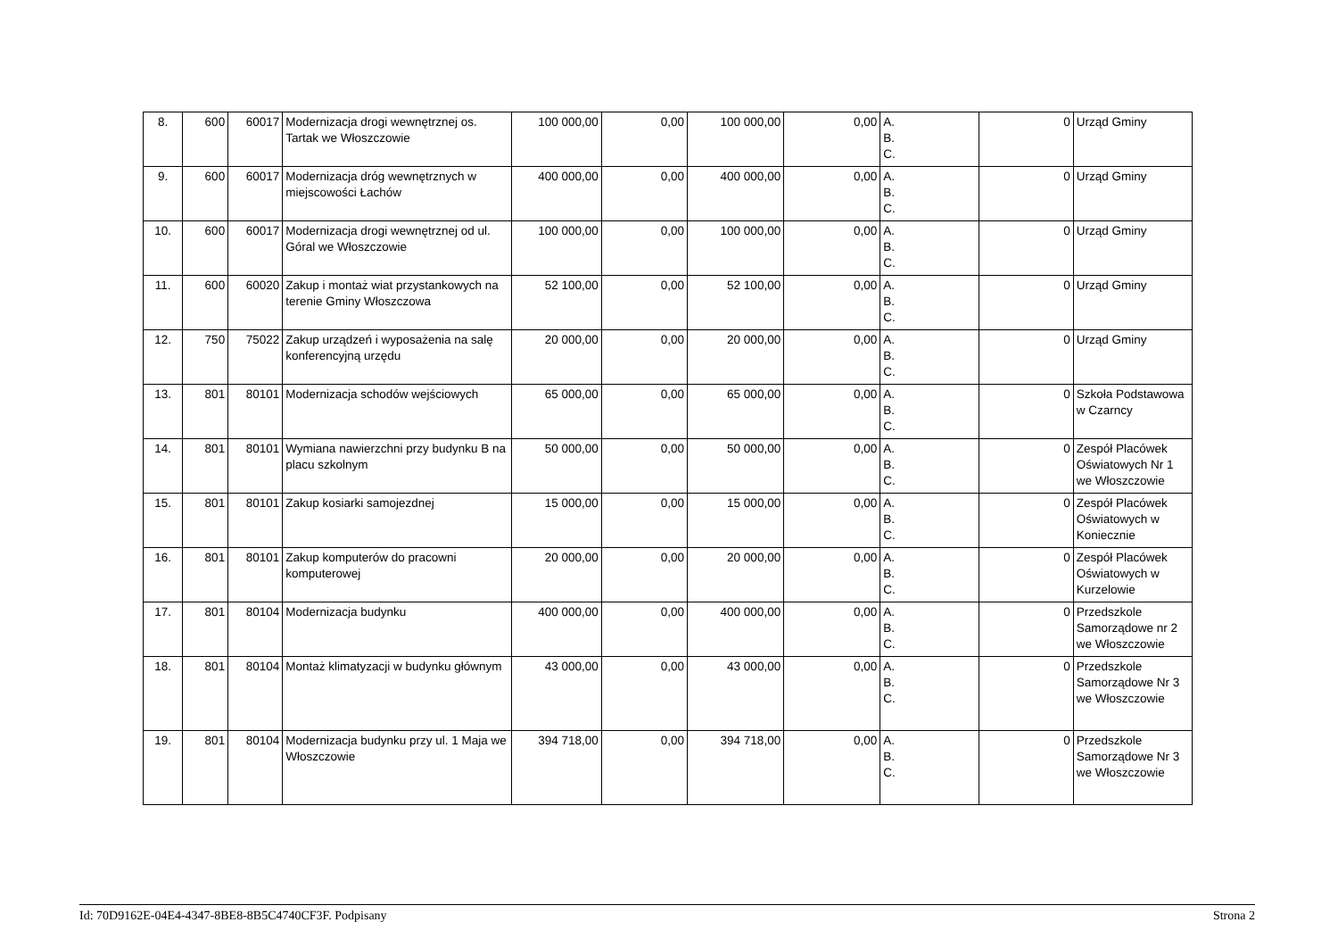| 8. | 600 | 60017 | Modernizacja drogi wewnętrznej os. Tartak we Włoszczowie | 100 000,00 | 0,00 | 100 000,00 | 0,00 | A. B. C. | 0 | Urząd Gminy |
| 9. | 600 | 60017 | Modernizacja dróg wewnętrznych w miejscowości Łachów | 400 000,00 | 0,00 | 400 000,00 | 0,00 | A. B. C. | 0 | Urząd Gminy |
| 10. | 600 | 60017 | Modernizacja drogi wewnętrznej od ul. Góral we Włoszczowie | 100 000,00 | 0,00 | 100 000,00 | 0,00 | A. B. C. | 0 | Urząd Gminy |
| 11. | 600 | 60020 | Zakup i montaż wiat przystankowych na terenie Gminy Włoszczowa | 52 100,00 | 0,00 | 52 100,00 | 0,00 | A. B. C. | 0 | Urząd Gminy |
| 12. | 750 | 75022 | Zakup urządzeń i wyposażenia na salę konferencyjną urzędu | 20 000,00 | 0,00 | 20 000,00 | 0,00 | A. B. C. | 0 | Urząd Gminy |
| 13. | 801 | 80101 | Modernizacja schodów wejściowych | 65 000,00 | 0,00 | 65 000,00 | 0,00 | A. B. C. | 0 | Szkoła Podstawowa w Czarncy |
| 14. | 801 | 80101 | Wymiana nawierzchni przy budynku B na placu szkolnym | 50 000,00 | 0,00 | 50 000,00 | 0,00 | A. B. C. | 0 | Zespół Placówek Oświatowych Nr 1 we Włoszczowie |
| 15. | 801 | 80101 | Zakup kosiarki samojezdnej | 15 000,00 | 0,00 | 15 000,00 | 0,00 | A. B. C. | 0 | Zespół Placówek Oświatowych w Koniecznie |
| 16. | 801 | 80101 | Zakup komputerów do pracowni komputerowej | 20 000,00 | 0,00 | 20 000,00 | 0,00 | A. B. C. | 0 | Zespół Placówek Oświatowych w Kurzelowie |
| 17. | 801 | 80104 | Modernizacja budynku | 400 000,00 | 0,00 | 400 000,00 | 0,00 | A. B. C. | 0 | Przedszkole Samorządowe nr 2 we Włoszczowie |
| 18. | 801 | 80104 | Montaż klimatyzacji w budynku głównym | 43 000,00 | 0,00 | 43 000,00 | 0,00 | A. B. C. | 0 | Przedszkole Samorządowe Nr 3 we Włoszczowie |
| 19. | 801 | 80104 | Modernizacja budynku przy ul. 1 Maja we Włoszczowie | 394 718,00 | 0,00 | 394 718,00 | 0,00 | A. B. C. | 0 | Przedszkole Samorządowe Nr 3 we Włoszczowie |
Id: 70D9162E-04E4-4347-8BE8-8B5C4740CF3F. Podpisany Strona 2